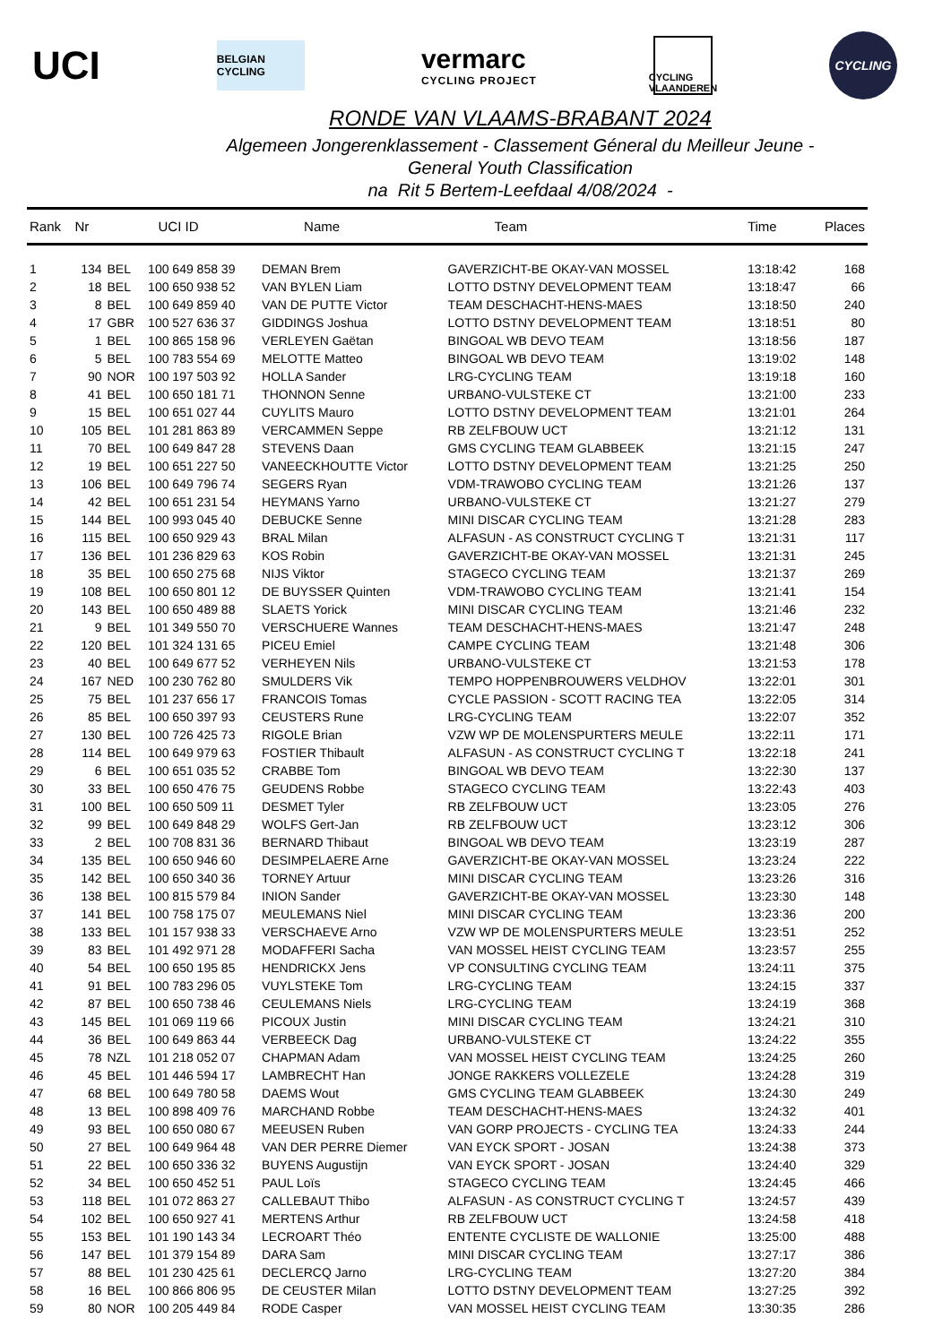UCI
BELGIAN CYCLING
vermarc
CYCLING PROJECT
CYCLING VLAANDEREN
CYCLING
RONDE VAN VLAAMS-BRABANT 2024
Algemeen Jongerenklassement - Classement Géneral du Meilleur Jeune -
General Youth Classification
na Rit 5 Bertem-Leefdaal 4/08/2024 -
| Rank | Nr | UCI ID | | Name | Team | Time | Places |
| --- | --- | --- | --- | --- | --- | --- | --- |
| 1 | 134 | BEL | 100 649 858 39 | DEMAN Brem | GAVERZICHT-BE OKAY-VAN MOSSEL | 13:18:42 | 168 |
| 2 | 18 | BEL | 100 650 938 52 | VAN BYLEN Liam | LOTTO DSTNY DEVELOPMENT TEAM | 13:18:47 | 66 |
| 3 | 8 | BEL | 100 649 859 40 | VAN DE PUTTE Victor | TEAM DESCHACHT-HENS-MAES | 13:18:50 | 240 |
| 4 | 17 | GBR | 100 527 636 37 | GIDDINGS Joshua | LOTTO DSTNY DEVELOPMENT TEAM | 13:18:51 | 80 |
| 5 | 1 | BEL | 100 865 158 96 | VERLEYEN Gaëtan | BINGOAL WB DEVO TEAM | 13:18:56 | 187 |
| 6 | 5 | BEL | 100 783 554 69 | MELOTTE Matteo | BINGOAL WB DEVO TEAM | 13:19:02 | 148 |
| 7 | 90 | NOR | 100 197 503 92 | HOLLA Sander | LRG-CYCLING TEAM | 13:19:18 | 160 |
| 8 | 41 | BEL | 100 650 181 71 | THONNON Senne | URBANO-VULSTEKE CT | 13:21:00 | 233 |
| 9 | 15 | BEL | 100 651 027 44 | CUYLITS Mauro | LOTTO DSTNY DEVELOPMENT TEAM | 13:21:01 | 264 |
| 10 | 105 | BEL | 101 281 863 89 | VERCAMMEN Seppe | RB ZELFBOUW UCT | 13:21:12 | 131 |
| 11 | 70 | BEL | 100 649 847 28 | STEVENS Daan | GMS CYCLING TEAM GLABBEEK | 13:21:15 | 247 |
| 12 | 19 | BEL | 100 651 227 50 | VANEECKHOUTTE Victor | LOTTO DSTNY DEVELOPMENT TEAM | 13:21:25 | 250 |
| 13 | 106 | BEL | 100 649 796 74 | SEGERS Ryan | VDM-TRAWOBO CYCLING TEAM | 13:21:26 | 137 |
| 14 | 42 | BEL | 100 651 231 54 | HEYMANS Yarno | URBANO-VULSTEKE CT | 13:21:27 | 279 |
| 15 | 144 | BEL | 100 993 045 40 | DEBUCKE Senne | MINI DISCAR CYCLING TEAM | 13:21:28 | 283 |
| 16 | 115 | BEL | 100 650 929 43 | BRAL Milan | ALFASUN - AS CONSTRUCT CYCLING T | 13:21:31 | 117 |
| 17 | 136 | BEL | 101 236 829 63 | KOS Robin | GAVERZICHT-BE OKAY-VAN MOSSEL | 13:21:31 | 245 |
| 18 | 35 | BEL | 100 650 275 68 | NIJS Viktor | STAGECO CYCLING TEAM | 13:21:37 | 269 |
| 19 | 108 | BEL | 100 650 801 12 | DE BUYSSER Quinten | VDM-TRAWOBO CYCLING TEAM | 13:21:41 | 154 |
| 20 | 143 | BEL | 100 650 489 88 | SLAETS Yorick | MINI DISCAR CYCLING TEAM | 13:21:46 | 232 |
| 21 | 9 | BEL | 101 349 550 70 | VERSCHUERE Wannes | TEAM DESCHACHT-HENS-MAES | 13:21:47 | 248 |
| 22 | 120 | BEL | 101 324 131 65 | PICEU Emiel | CAMPE CYCLING TEAM | 13:21:48 | 306 |
| 23 | 40 | BEL | 100 649 677 52 | VERHEYEN Nils | URBANO-VULSTEKE CT | 13:21:53 | 178 |
| 24 | 167 | NED | 100 230 762 80 | SMULDERS Vik | TEMPO HOPPENBROUWERS VELDHOV | 13:22:01 | 301 |
| 25 | 75 | BEL | 101 237 656 17 | FRANCOIS Tomas | CYCLE PASSION - SCOTT RACING TEA | 13:22:05 | 314 |
| 26 | 85 | BEL | 100 650 397 93 | CEUSTERS Rune | LRG-CYCLING TEAM | 13:22:07 | 352 |
| 27 | 130 | BEL | 100 726 425 73 | RIGOLE Brian | VZW WP DE MOLENSPURTERS MEULE | 13:22:11 | 171 |
| 28 | 114 | BEL | 100 649 979 63 | FOSTIER Thibault | ALFASUN - AS CONSTRUCT CYCLING T | 13:22:18 | 241 |
| 29 | 6 | BEL | 100 651 035 52 | CRABBE Tom | BINGOAL WB DEVO TEAM | 13:22:30 | 137 |
| 30 | 33 | BEL | 100 650 476 75 | GEUDENS Robbe | STAGECO CYCLING TEAM | 13:22:43 | 403 |
| 31 | 100 | BEL | 100 650 509 11 | DESMET Tyler | RB ZELFBOUW UCT | 13:23:05 | 276 |
| 32 | 99 | BEL | 100 649 848 29 | WOLFS Gert-Jan | RB ZELFBOUW UCT | 13:23:12 | 306 |
| 33 | 2 | BEL | 100 708 831 36 | BERNARD Thibaut | BINGOAL WB DEVO TEAM | 13:23:19 | 287 |
| 34 | 135 | BEL | 100 650 946 60 | DESIMPELAERE Arne | GAVERZICHT-BE OKAY-VAN MOSSEL | 13:23:24 | 222 |
| 35 | 142 | BEL | 100 650 340 36 | TORNEY Artuur | MINI DISCAR CYCLING TEAM | 13:23:26 | 316 |
| 36 | 138 | BEL | 100 815 579 84 | INION Sander | GAVERZICHT-BE OKAY-VAN MOSSEL | 13:23:30 | 148 |
| 37 | 141 | BEL | 100 758 175 07 | MEULEMANS Niel | MINI DISCAR CYCLING TEAM | 13:23:36 | 200 |
| 38 | 133 | BEL | 101 157 938 33 | VERSCHAEVE Arno | VZW WP DE MOLENSPURTERS MEULE | 13:23:51 | 252 |
| 39 | 83 | BEL | 101 492 971 28 | MODAFFERI Sacha | VAN MOSSEL HEIST CYCLING TEAM | 13:23:57 | 255 |
| 40 | 54 | BEL | 100 650 195 85 | HENDRICKX Jens | VP CONSULTING CYCLING TEAM | 13:24:11 | 375 |
| 41 | 91 | BEL | 100 783 296 05 | VUYLSTEKE Tom | LRG-CYCLING TEAM | 13:24:15 | 337 |
| 42 | 87 | BEL | 100 650 738 46 | CEULEMANS Niels | LRG-CYCLING TEAM | 13:24:19 | 368 |
| 43 | 145 | BEL | 101 069 119 66 | PICOUX Justin | MINI DISCAR CYCLING TEAM | 13:24:21 | 310 |
| 44 | 36 | BEL | 100 649 863 44 | VERBEECK Dag | URBANO-VULSTEKE CT | 13:24:22 | 355 |
| 45 | 78 | NZL | 101 218 052 07 | CHAPMAN Adam | VAN MOSSEL HEIST CYCLING TEAM | 13:24:25 | 260 |
| 46 | 45 | BEL | 101 446 594 17 | LAMBRECHT Han | JONGE RAKKERS VOLLEZELE | 13:24:28 | 319 |
| 47 | 68 | BEL | 100 649 780 58 | DAEMS Wout | GMS CYCLING TEAM GLABBEEK | 13:24:30 | 249 |
| 48 | 13 | BEL | 100 898 409 76 | MARCHAND Robbe | TEAM DESCHACHT-HENS-MAES | 13:24:32 | 401 |
| 49 | 93 | BEL | 100 650 080 67 | MEEUSEN Ruben | VAN GORP PROJECTS - CYCLING TEA | 13:24:33 | 244 |
| 50 | 27 | BEL | 100 649 964 48 | VAN DER PERRE Diemer | VAN EYCK SPORT - JOSAN | 13:24:38 | 373 |
| 51 | 22 | BEL | 100 650 336 32 | BUYENS Augustijn | VAN EYCK SPORT - JOSAN | 13:24:40 | 329 |
| 52 | 34 | BEL | 100 650 452 51 | PAUL Loïs | STAGECO CYCLING TEAM | 13:24:45 | 466 |
| 53 | 118 | BEL | 101 072 863 27 | CALLEBAUT Thibo | ALFASUN - AS CONSTRUCT CYCLING T | 13:24:57 | 439 |
| 54 | 102 | BEL | 100 650 927 41 | MERTENS Arthur | RB ZELFBOUW UCT | 13:24:58 | 418 |
| 55 | 153 | BEL | 101 190 143 34 | LECROART Théo | ENTENTE CYCLISTE DE WALLONIE | 13:25:00 | 488 |
| 56 | 147 | BEL | 101 379 154 89 | DARA Sam | MINI DISCAR CYCLING TEAM | 13:27:17 | 386 |
| 57 | 88 | BEL | 101 230 425 61 | DECLERCQ Jarno | LRG-CYCLING TEAM | 13:27:20 | 384 |
| 58 | 16 | BEL | 100 866 806 95 | DE CEUSTER Milan | LOTTO DSTNY DEVELOPMENT TEAM | 13:27:25 | 392 |
| 59 | 80 | NOR | 100 205 449 84 | RODE Casper | VAN MOSSEL HEIST CYCLING TEAM | 13:30:35 | 286 |